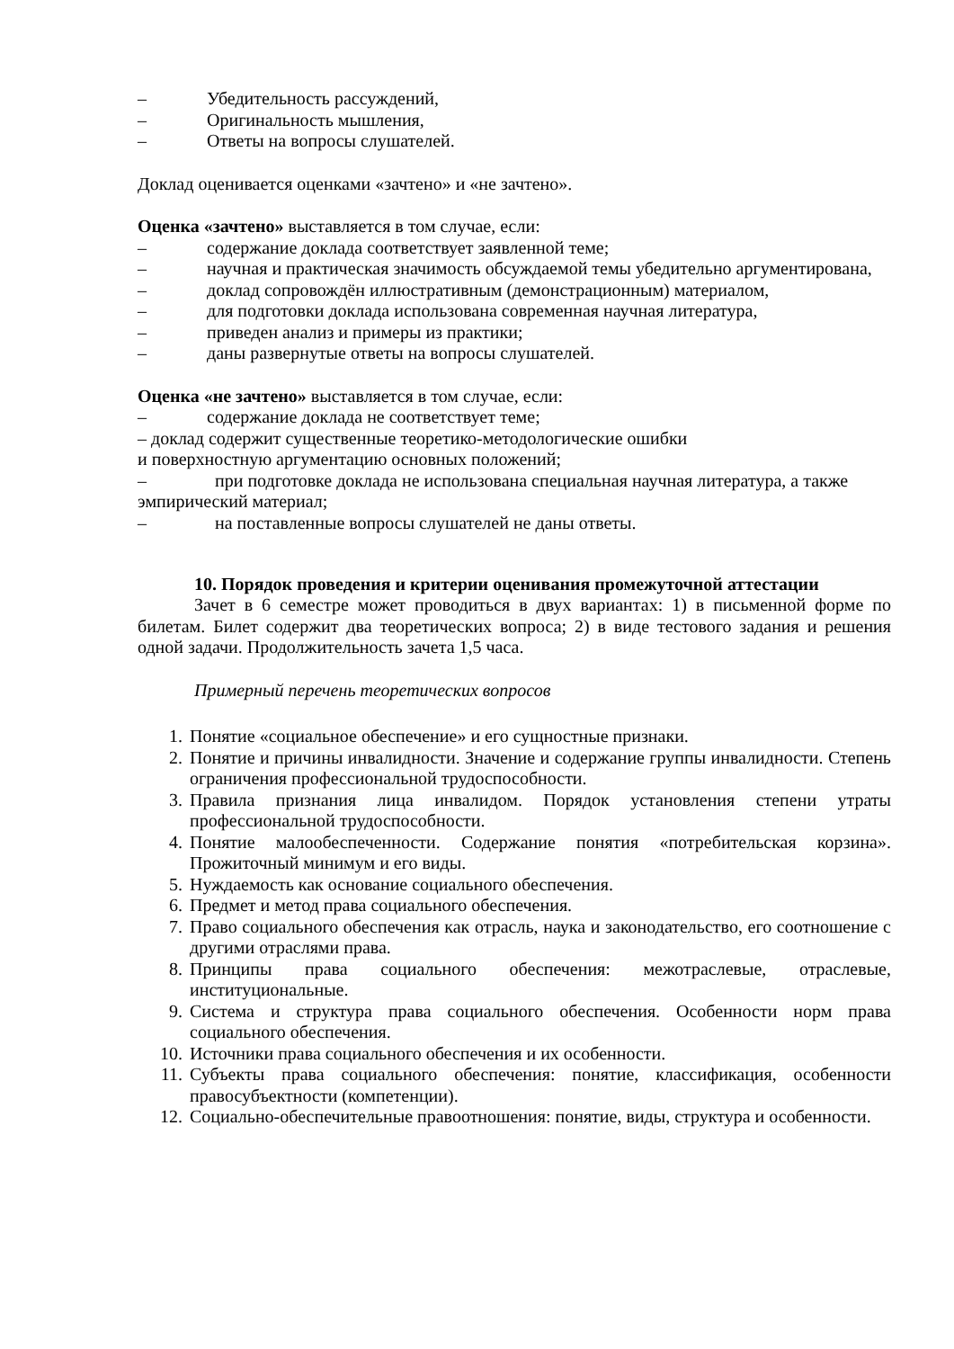– Убедительность рассуждений,
– Оригинальность мышления,
– Ответы на вопросы слушателей.
Доклад оценивается оценками «зачтено» и «не зачтено».
Оценка «зачтено» выставляется в том случае, если:
– содержание доклада соответствует заявленной теме;
– научная и практическая значимость обсуждаемой темы убедительно аргументирована,
– доклад сопровождён иллюстративным (демонстрационным) материалом,
– для подготовки доклада использована современная научная литература,
– приведен анализ и примеры из практики;
– даны развернутые ответы на вопросы слушателей.
Оценка «не зачтено» выставляется в том случае, если:
– содержание доклада не соответствует теме;
– доклад содержит существенные теоретико-методологические ошибки
и поверхностную аргументацию основных положений;
– при подготовке доклада не использована специальная научная литература, а также эмпирический материал;
– на поставленные вопросы слушателей не даны ответы.
10. Порядок проведения и критерии оценивания промежуточной аттестации
Зачет в 6 семестре может проводиться в двух вариантах: 1) в письменной форме по билетам. Билет содержит два теоретических вопроса; 2) в виде тестового задания и решения одной задачи. Продолжительность зачета 1,5 часа.
Примерный перечень теоретических вопросов
1. Понятие «социальное обеспечение» и его сущностные признаки.
2. Понятие и причины инвалидности. Значение и содержание группы инвалидности. Степень ограничения профессиональной трудоспособности.
3. Правила признания лица инвалидом. Порядок установления степени утраты профессиональной трудоспособности.
4. Понятие малообеспеченности. Содержание понятия «потребительская корзина». Прожиточный минимум и его виды.
5. Нуждаемость как основание социального обеспечения.
6. Предмет и метод права социального обеспечения.
7. Право социального обеспечения как отрасль, наука и законодательство, его соотношение с другими отраслями права.
8. Принципы права социального обеспечения: межотраслевые, отраслевые, институциональные.
9. Система и структура права социального обеспечения. Особенности норм права социального обеспечения.
10. Источники права социального обеспечения и их особенности.
11. Субъекты права социального обеспечения: понятие, классификация, особенности правосубъектности (компетенции).
12. Социально-обеспечительные правоотношения: понятие, виды, структура и особенности.